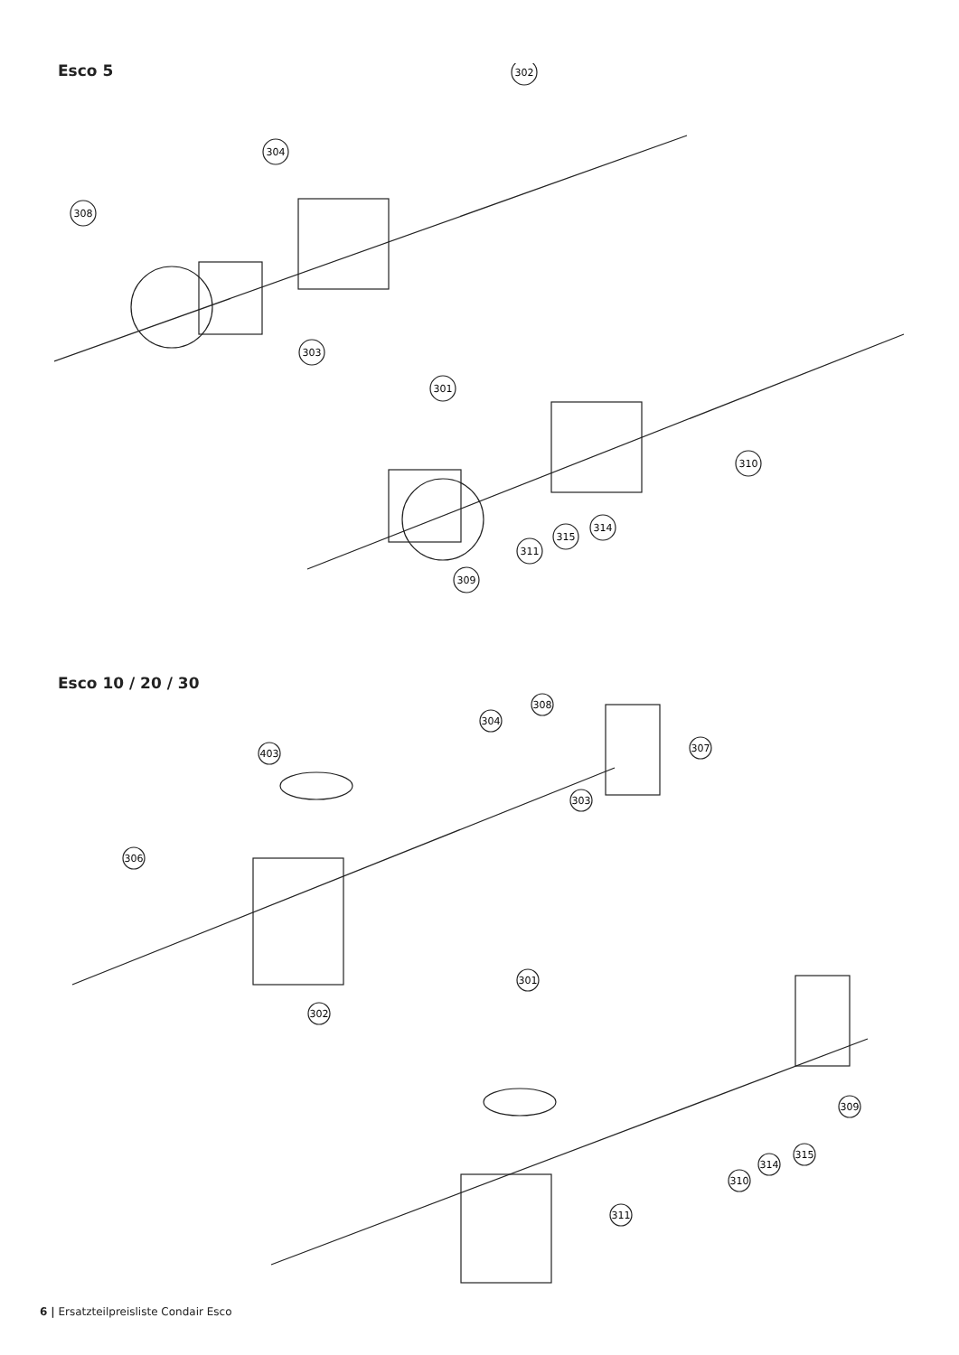Esco 5
302
304
308
303
301
310
314
315
311
309
Esco 10 / 20 / 30
308
403
304
307
303
306
302
301
309
315
314
310
311
6 | Ersatzteilpreisliste Condair Esco